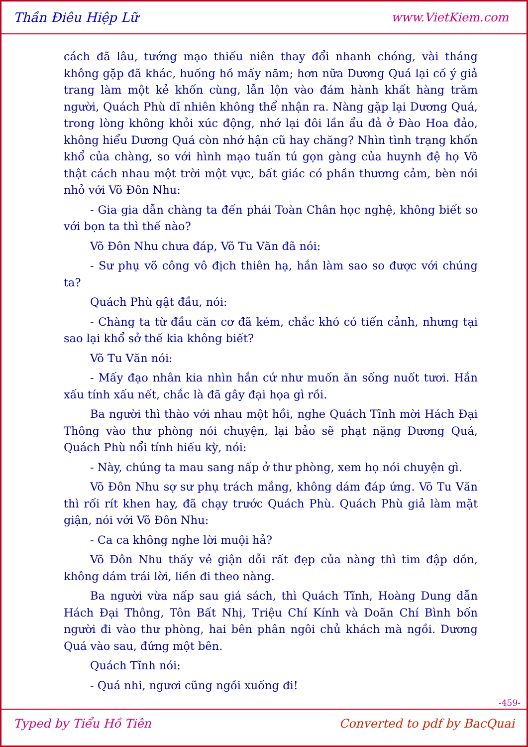Thần Điêu Hiệp Lữ www.VietKiem.com
cách đã lâu, tướng mạo thiếu niên thay đổi nhanh chóng, vài tháng không gặp đã khác, huống hồ mấy năm; hơn nữa Dương Quá lại cố ý giả trang làm một kẻ khốn cùng, lẫn lộn vào đám hành khất hàng trăm người, Quách Phù dĩ nhiên không thể nhận ra. Nàng gặp lại Dương Quá, trong lòng không khỏi xúc động, nhớ lại đôi lần ẩu đả ở Đào Hoa đảo, không hiểu Dương Quá còn nhớ hận cũ hay chăng? Nhìn tình trạng khốn khổ của chàng, so với hình mạo tuấn tú gọn gàng của huynh đệ họ Võ thật cách nhau một trời một vực, bất giác có phần thương cảm, bèn nói nhỏ với Võ Đôn Nhu:
- Gia gia dẫn chàng ta đến phái Toàn Chân học nghệ, không biết so với bọn ta thì thế nào?
Võ Đôn Nhu chưa đáp, Võ Tu Văn đã nói:
- Sư phụ võ công vô địch thiên hạ, hắn làm sao so được với chúng ta?
Quách Phù gật đầu, nói:
- Chàng ta từ đầu căn cơ đã kém, chắc khó có tiến cảnh, nhưng tại sao lại khổ sở thế kia không biết?
Võ Tu Văn nói:
- Mấy đạo nhân kia nhìn hắn cứ như muốn ăn sống nuốt tươi. Hắn xấu tính xấu nết, chắc là đã gây đại họa gì rồi.
Ba người thì thào với nhau một hồi, nghe Quách Tĩnh mời Hách Đại Thông vào thư phòng nói chuyện, lại bảo sẽ phạt nặng Dương Quá, Quách Phù nổi tính hiếu kỳ, nói:
- Này, chúng ta mau sang nấp ở thư phòng, xem họ nói chuyện gì.
Võ Đôn Nhu sợ sư phụ trách mắng, không dám đáp ứng. Võ Tu Văn thì rối rít khen hay, đã chạy trước Quách Phù. Quách Phù giả làm mặt giận, nói với Võ Đôn Nhu:
- Ca ca không nghe lời muội hả?
Võ Đôn Nhu thấy vẻ giận dỗi rất đẹp của nàng thì tim đập dồn, không dám trái lời, liền đi theo nàng.
Ba người vừa nấp sau giá sách, thì Quách Tĩnh, Hoàng Dung dẫn Hách Đại Thông, Tôn Bất Nhị, Triệu Chí Kính và Doãn Chí Bình bốn người đi vào thư phòng, hai bên phân ngôi chủ khách mà ngồi. Dương Quá vào sau, đứng một bên.
Quách Tĩnh nói:
- Quá nhi, ngươi cũng ngồi xuống đi!
-459-
Typed by Tiểu Hồ Tiên Converted to pdf by BacQuai